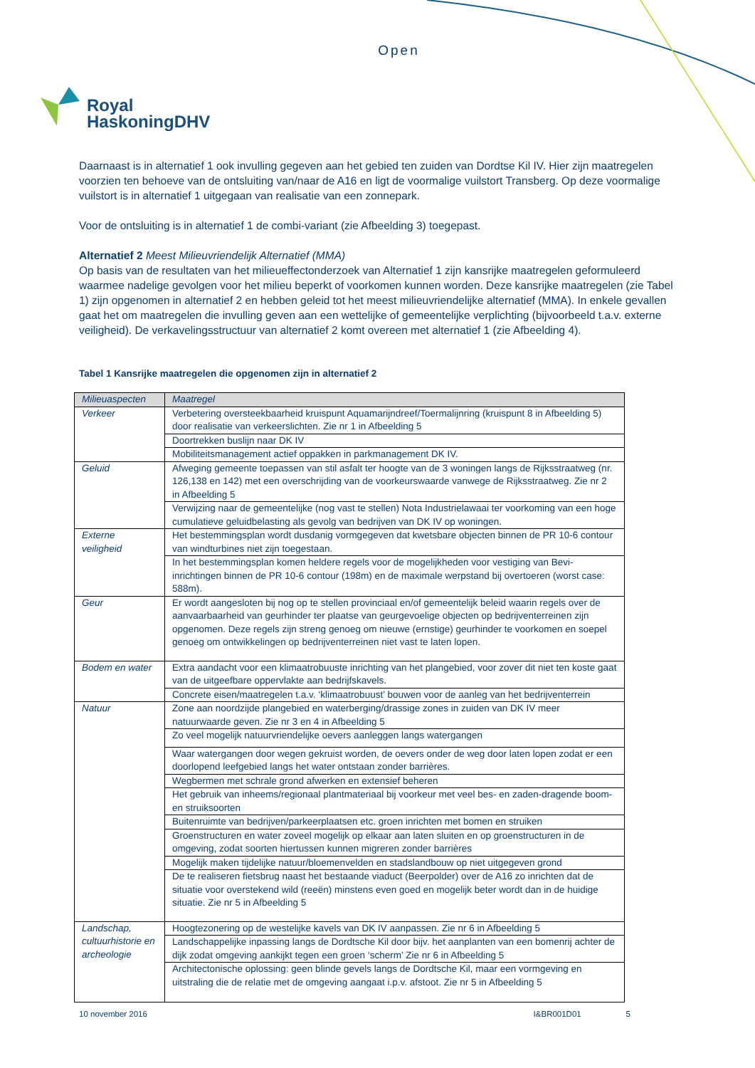Open
Royal
HaskoningDHV
Daarnaast is in alternatief 1 ook invulling gegeven aan het gebied ten zuiden van Dordtse Kil IV. Hier zijn maatregelen voorzien ten behoeve van de ontsluiting van/naar de A16 en ligt de voormalige vuilstort Transberg. Op deze voormalige vuilstort is in alternatief 1 uitgegaan van realisatie van een zonnepark.
Voor de ontsluiting is in alternatief 1 de combi-variant (zie Afbeelding 3) toegepast.
Alternatief 2 Meest Milieuvriendelijk Alternatief (MMA)
Op basis van de resultaten van het milieueffectonderzoek van Alternatief 1 zijn kansrijke maatregelen geformuleerd waarmee nadelige gevolgen voor het milieu beperkt of voorkomen kunnen worden. Deze kansrijke maatregelen (zie Tabel 1) zijn opgenomen in alternatief 2 en hebben geleid tot het meest milieuvriendelijke alternatief (MMA). In enkele gevallen gaat het om maatregelen die invulling geven aan een wettelijke of gemeentelijke verplichting (bijvoorbeeld t.a.v. externe veiligheid). De verkavelingsstructuur van alternatief 2 komt overeen met alternatief 1 (zie Afbeelding 4).
Tabel 1 Kansrijke maatregelen die opgenomen zijn in alternatief 2
| Milieuaspecten | Maatregel |
| --- | --- |
| Verkeer | Verbetering oversteekbaarheid kruispunt Aquamarijndreef/Toermalijnring (kruispunt 8 in Afbeelding 5) door realisatie van verkeerslichten. Zie nr 1 in Afbeelding 5 |
| | Doortrekken buslijn naar DK IV |
| | Mobiliteitsmanagement actief oppakken in parkmanagement DK IV. |
| Geluid | Afweging gemeente toepassen van stil asfalt ter hoogte van de 3 woningen langs de Rijksstraatweg (nr. 126,138 en 142) met een overschrijding van de voorkeurswaarde vanwege de Rijksstraatweg. Zie nr 2 in Afbeelding 5 |
| | Verwijzing naar de gemeentelijke (nog vast te stellen) Nota Industrielawaai ter voorkoming van een hoge cumulatieve geluidbelasting als gevolg van bedrijven van DK IV op woningen. |
| Externe veiligheid | Het bestemmingsplan wordt dusdanig vormgegeven dat kwetsbare objecten binnen de PR 10-6 contour van windturbines niet zijn toegestaan. |
| | In het bestemmingsplan komen heldere regels voor de mogelijkheden voor vestiging van Bevi-inrichtingen binnen de PR 10-6 contour (198m) en de maximale werpstand bij overtoeren (worst case: 588m). |
| Geur | Er wordt aangesloten bij nog op te stellen provinciaal en/of gemeentelijk beleid waarin regels over de aanvaarbaarheid van geurhinder ter plaatse van geurgevoelige objecten op bedrijventerreinen zijn opgenomen. Deze regels zijn streng genoeg om nieuwe (ernstige) geurhinder te voorkomen en soepel genoeg om ontwikkelingen op bedrijventerreinen niet vast te laten lopen. |
| Bodem en water | Extra aandacht voor een klimaatrobuuste inrichting van het plangebied, voor zover dit niet ten koste gaat van de uitgeefbare oppervlakte aan bedrijfskavels. |
| | Concrete eisen/maatregelen t.a.v. ‘klimaatrobuust’ bouwen voor de aanleg van het bedrijventerrein |
| Natuur | Zone aan noordzijde plangebied en waterberging/drassige zones in zuiden van DK IV meer natuurwaarde geven. Zie nr 3 en 4 in Afbeelding 5 |
| | Zo veel mogelijk natuurvriendelijke oevers aanleggen langs watergangen |
| | Waar watergangen door wegen gekruist worden, de oevers onder de weg door laten lopen zodat er een doorlopend leefgebied langs het water ontstaan zonder barrières. |
| | Wegbermen met schrale grond afwerken en extensief beheren |
| | Het gebruik van inheems/regionaal plantmateriaal bij voorkeur met veel bes- en zaden-dragende boom- en struiksoorten |
| | Buitenruimte van bedrijven/parkeerplaatsen etc. groen inrichten met bomen en struiken |
| | Groenstructuren en water zoveel mogelijk op elkaar aan laten sluiten en op groenstructuren in de omgeving, zodat soorten hiertussen kunnen migreren zonder barrières |
| | Mogelijk maken tijdelijke natuur/bloemenvelden en stadslandbouw op niet uitgegeven grond |
| | De te realiseren fietsbrug naast het bestaande viaduct (Beerpolder) over de A16 zo inrichten dat de situatie voor overstekend wild (reeën) minstens even goed en mogelijk beter wordt dan in de huidige situatie. Zie nr 5 in Afbeelding 5 |
| Landschap, cultuurhistorie en archeologie | Hoogtezonering op de westelijke kavels van DK IV aanpassen. Zie nr 6 in Afbeelding 5 |
| | Landschappelijke inpassing langs de Dordtsche Kil door bijv. het aanplanten van een bomenrij achter de dijk zodat omgeving aankijkt tegen een groen ‘scherm’ Zie nr 6 in Afbeelding 5 |
| | Architectonische oplossing: geen blinde gevels langs de Dordtsche Kil, maar een vormgeving en uitstraling die de relatie met de omgeving aangaat i.p.v. afstoot. Zie nr 5 in Afbeelding 5 |
10 november 2016 I&BR001D01 5